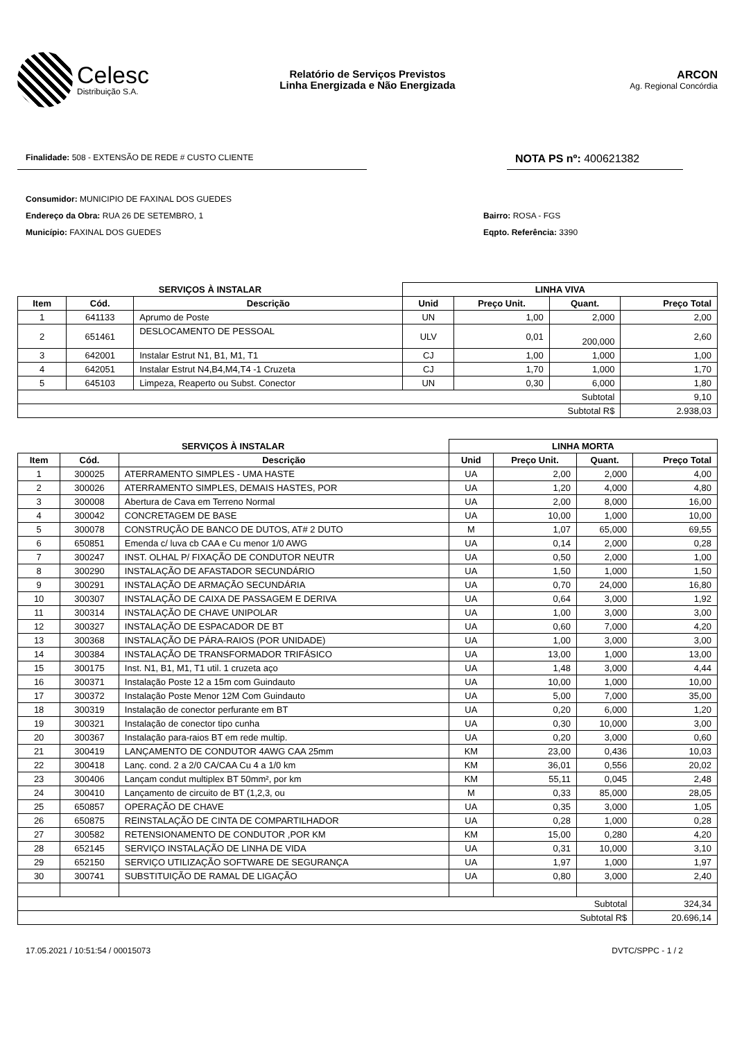Celesc
Distribuição S.A.
Relatório de Serviços Previstos
Linha Energizada e Não Energizada
ARCON
Ag. Regional Concórdia
Finalidade: 508 - EXTENSÃO DE REDE # CUSTO CLIENTE
NOTA PS nº: 400621382
Consumidor: MUNICIPIO DE FAXINAL DOS GUEDES
Endereço da Obra: RUA 26 DE SETEMBRO, 1
Município: FAXINAL DOS GUEDES
Bairro: ROSA - FGS
Eqpto. Referência: 3390
| SERVIÇOS À INSTALAR | | | LINHA VIVA | | | |
| --- | --- | --- | --- | --- | --- | --- |
| Item | Cód. | Descrição | Unid | Preço Unit. | Quant. | Preço Total |
| 1 | 641133 | Aprumo de Poste | UN | 1,00 | 2,000 | 2,00 |
| 2 | 651461 | DESLOCAMENTO DE PESSOAL | ULV | 0,01 | 200,000 | 2,60 |
| 3 | 642001 | Instalar Estrut N1, B1, M1, T1 | CJ | 1,00 | 1,000 | 1,00 |
| 4 | 642051 | Instalar Estrut N4,B4,M4,T4 -1 Cruzeta | CJ | 1,70 | 1,000 | 1,70 |
| 5 | 645103 | Limpeza, Reaperto ou Subst. Conector | UN | 0,30 | 6,000 | 1,80 |
| Subtotal | | | | | | 9,10 |
| Subtotal R$ | | | | | | 2.938,03 |
| SERVIÇOS À INSTALAR | | | LINHA MORTA | | | |
| --- | --- | --- | --- | --- | --- | --- |
| Item | Cód. | Descrição | Unid | Preço Unit. | Quant. | Preço Total |
| 1 | 300025 | ATERRAMENTO SIMPLES - UMA HASTE | UA | 2,00 | 2,000 | 4,00 |
| 2 | 300026 | ATERRAMENTO SIMPLES, DEMAIS HASTES, POR | UA | 1,20 | 4,000 | 4,80 |
| 3 | 300008 | Abertura de Cava em Terreno Normal | UA | 2,00 | 8,000 | 16,00 |
| 4 | 300042 | CONCRETAGEM DE BASE | UA | 10,00 | 1,000 | 10,00 |
| 5 | 300078 | CONSTRUÇÃO DE BANCO DE DUTOS, AT# 2 DUTO | M | 1,07 | 65,000 | 69,55 |
| 6 | 650851 | Emenda c/ luva cb CAA e Cu menor 1/0 AWG | UA | 0,14 | 2,000 | 0,28 |
| 7 | 300247 | INST. OLHAL P/ FIXAÇÃO DE CONDUTOR NEUTR | UA | 0,50 | 2,000 | 1,00 |
| 8 | 300290 | INSTALAÇÃO DE AFASTADOR SECUNDÁRIO | UA | 1,50 | 1,000 | 1,50 |
| 9 | 300291 | INSTALAÇÃO DE ARMAÇÃO SECUNDÁRIA | UA | 0,70 | 24,000 | 16,80 |
| 10 | 300307 | INSTALAÇÃO DE CAIXA DE PASSAGEM E DERIVA | UA | 0,64 | 3,000 | 1,92 |
| 11 | 300314 | INSTALAÇÃO DE CHAVE UNIPOLAR | UA | 1,00 | 3,000 | 3,00 |
| 12 | 300327 | INSTALAÇÃO DE ESPACADOR DE BT | UA | 0,60 | 7,000 | 4,20 |
| 13 | 300368 | INSTALAÇÃO DE PÁRA-RAIOS (POR UNIDADE) | UA | 1,00 | 3,000 | 3,00 |
| 14 | 300384 | INSTALAÇÃO DE TRANSFORMADOR TRIFÁSICO | UA | 13,00 | 1,000 | 13,00 |
| 15 | 300175 | Inst. N1, B1, M1, T1 util. 1 cruzeta aço | UA | 1,48 | 3,000 | 4,44 |
| 16 | 300371 | Instalação Poste 12 a 15m com Guindauto | UA | 10,00 | 1,000 | 10,00 |
| 17 | 300372 | Instalação Poste Menor 12M Com Guindauto | UA | 5,00 | 7,000 | 35,00 |
| 18 | 300319 | Instalação de conector perfurante em BT | UA | 0,20 | 6,000 | 1,20 |
| 19 | 300321 | Instalação de conector tipo cunha | UA | 0,30 | 10,000 | 3,00 |
| 20 | 300367 | Instalação para-raios BT em rede multip. | UA | 0,20 | 3,000 | 0,60 |
| 21 | 300419 | LANÇAMENTO DE CONDUTOR 4AWG CAA 25mm | KM | 23,00 | 0,436 | 10,03 |
| 22 | 300418 | Lanç. cond. 2 a 2/0 CA/CAA Cu 4 a 1/0 km | KM | 36,01 | 0,556 | 20,02 |
| 23 | 300406 | Lançam condut multiplex BT 50mm², por km | KM | 55,11 | 0,045 | 2,48 |
| 24 | 300410 | Lançamento de circuito de BT (1,2,3, ou | M | 0,33 | 85,000 | 28,05 |
| 25 | 650857 | OPERAÇÃO DE CHAVE | UA | 0,35 | 3,000 | 1,05 |
| 26 | 650875 | REINSTALAÇÃO DE CINTA DE COMPARTILHADOR | UA | 0,28 | 1,000 | 0,28 |
| 27 | 300582 | RETENSIONAMENTO DE CONDUTOR ,POR KM | KM | 15,00 | 0,280 | 4,20 |
| 28 | 652145 | SERVIÇO INSTALAÇÃO DE LINHA DE VIDA | UA | 0,31 | 10,000 | 3,10 |
| 29 | 652150 | SERVIÇO UTILIZAÇÃO SOFTWARE DE SEGURANÇA | UA | 1,97 | 1,000 | 1,97 |
| 30 | 300741 | SUBSTITUIÇÃO DE RAMAL DE LIGAÇÃO | UA | 0,80 | 3,000 | 2,40 |
| Subtotal | | | | | | 324,34 |
| Subtotal R$ | | | | | | 20.696,14 |
17.05.2021 / 10:51:54 / 00015073 DVTC/SPPC - 1 / 2